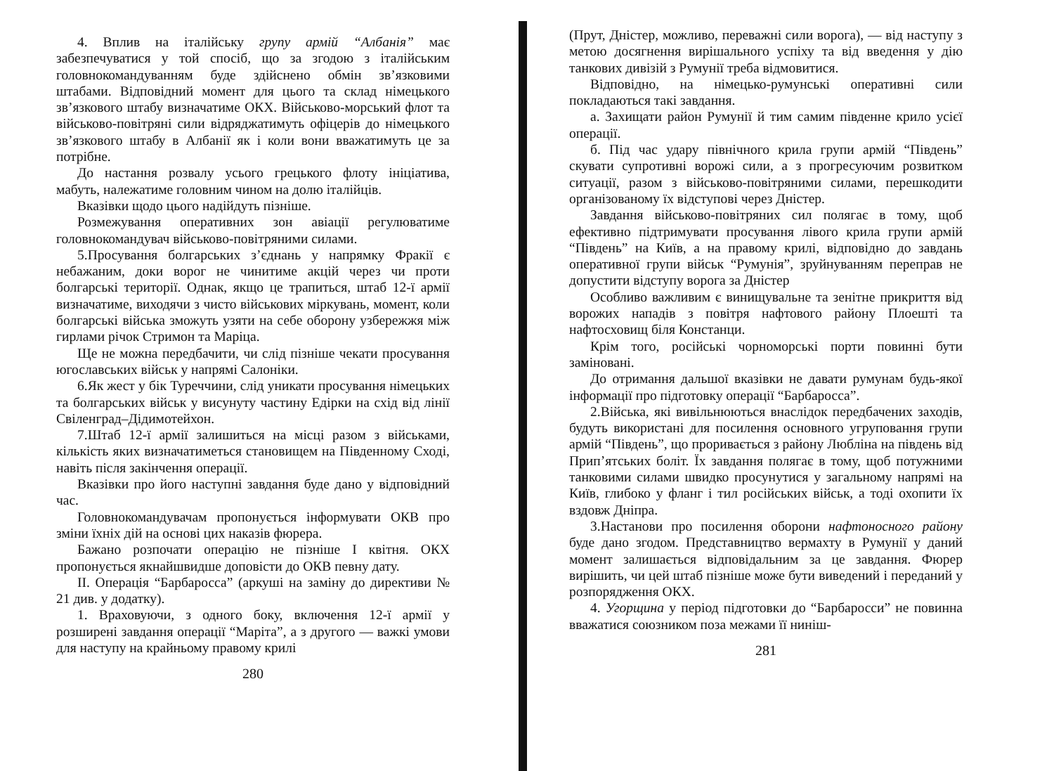4. Вплив на італійську групу армій “Албанія” має забезпечуватися у той спосіб, що за згодою з італійським головнокомандуванням буде здійснено обмін зв’язковими штабами. Відповідний момент для цього та склад німецького зв’язкового штабу визначатиме ОКХ. Військово-морський флот та військово-повітряні сили відряджатимуть офіцерів до німецького зв’язкового штабу в Албанії як і коли вони вважатимуть це за потрібне.
До настання розвалу усього грецького флоту ініціатива, мабуть, належатиме головним чином на долю італійців.
Вказівки щодо цього надійдуть пізніше.
Розмежування оперативних зон авіації регулюватиме головнокомандувач військово-повітряними силами.
5.Просування болгарських з’єднань у напрямку Фракії є небажаним, доки ворог не чинитиме акцій через чи проти болгарські території. Однак, якщо це трапиться, штаб 12-ї армії визначатиме, виходячи з чисто військових міркувань, момент, коли болгарські війська зможуть узяти на себе оборону узбережжя між гирлами річок Стримон та Маріца.
Ще не можна передбачити, чи слід пізніше чекати просування югославських військ у напрямі Салоніки.
6.Як жест у бік Туреччини, слід уникати просування німецьких та болгарських військ у висунуту частину Едірки на схід від лінії Свіленград–Дідимотейхон.
7.Штаб 12-ї армії залишиться на місці разом з військами, кількість яких визначатиметься становищем на Південному Сході, навіть після закінчення операції.
Вказівки про його наступні завдання буде дано у відповідний час.
Головнокомандувачам пропонується інформувати ОКВ про зміни їхніх дій на основі цих наказів фюрера.
Бажано розпочати операцію не пізніше І квітня. ОКХ пропонується якнайшвидше доповісти до ОКВ певну дату.
II. Операція “Барбаросса” (аркуші на заміну до директиви № 21 див. у додатку).
1. Враховуючи, з одного боку, включення 12-ї армії у розширені завдання операції “Маріта”, а з другого — важкі умови для наступу на крайньому правому крилі
280
(Прут, Дністер, можливо, переважні сили ворога), — від наступу з метою досягнення вирішального успіху та від введення у дію танкових дивізій з Румунії треба відмовитися.
Відповідно, на німецько-румунські оперативні сили покладаються такі завдання.
а. Захищати район Румунії й тим самим південне крило усієї операції.
б. Під час удару північного крила групи армій “Південь” скувати супротивні ворожі сили, а з прогресуючим розвитком ситуації, разом з військово-повітряними силами, перешкодити організованому їх відступові через Дністер.
Завдання військово-повітряних сил полягає в тому, щоб ефективно підтримувати просування лівого крила групи армій “Південь” на Київ, а на правому крилі, відповідно до завдань оперативної групи військ “Румунія”, зруйнуванням переправ не допустити відступу ворога за Дністер
Особливо важливим є винищувальне та зенітне прикриття від ворожих нападів з повітря нафтового району Плоешті та нафтосховищ біля Констанци.
Крім того, російські чорноморські порти повинні бути заміновані.
До отримання дальшої вказівки не давати румунам будь-якої інформації про підготовку операції “Барбаросса”.
2.Війська, які вивільнюються внаслідок передбачених заходів, будуть використані для посилення основного угруповання групи армій “Південь”, що проривається з району Любліна на південь від Прип’ятських боліт. Їх завдання полягає в тому, щоб потужними танковими силами швидко просунутися у загальному напрямі на Київ, глибоко у фланг і тил російських військ, а тоді охопити їх вздовж Дніпра.
3.Настанови про посилення оборони нафтоносного району буде дано згодом. Представництво вермахту в Румунії у даний момент залишається відповідальним за це завдання. Фюрер вирішить, чи цей штаб пізніше може бути виведений і переданий у розпорядження ОКХ.
4. Угорщина у період підготовки до “Барбаросси” не повинна вважатися союзником поза межами її ниніш-
281